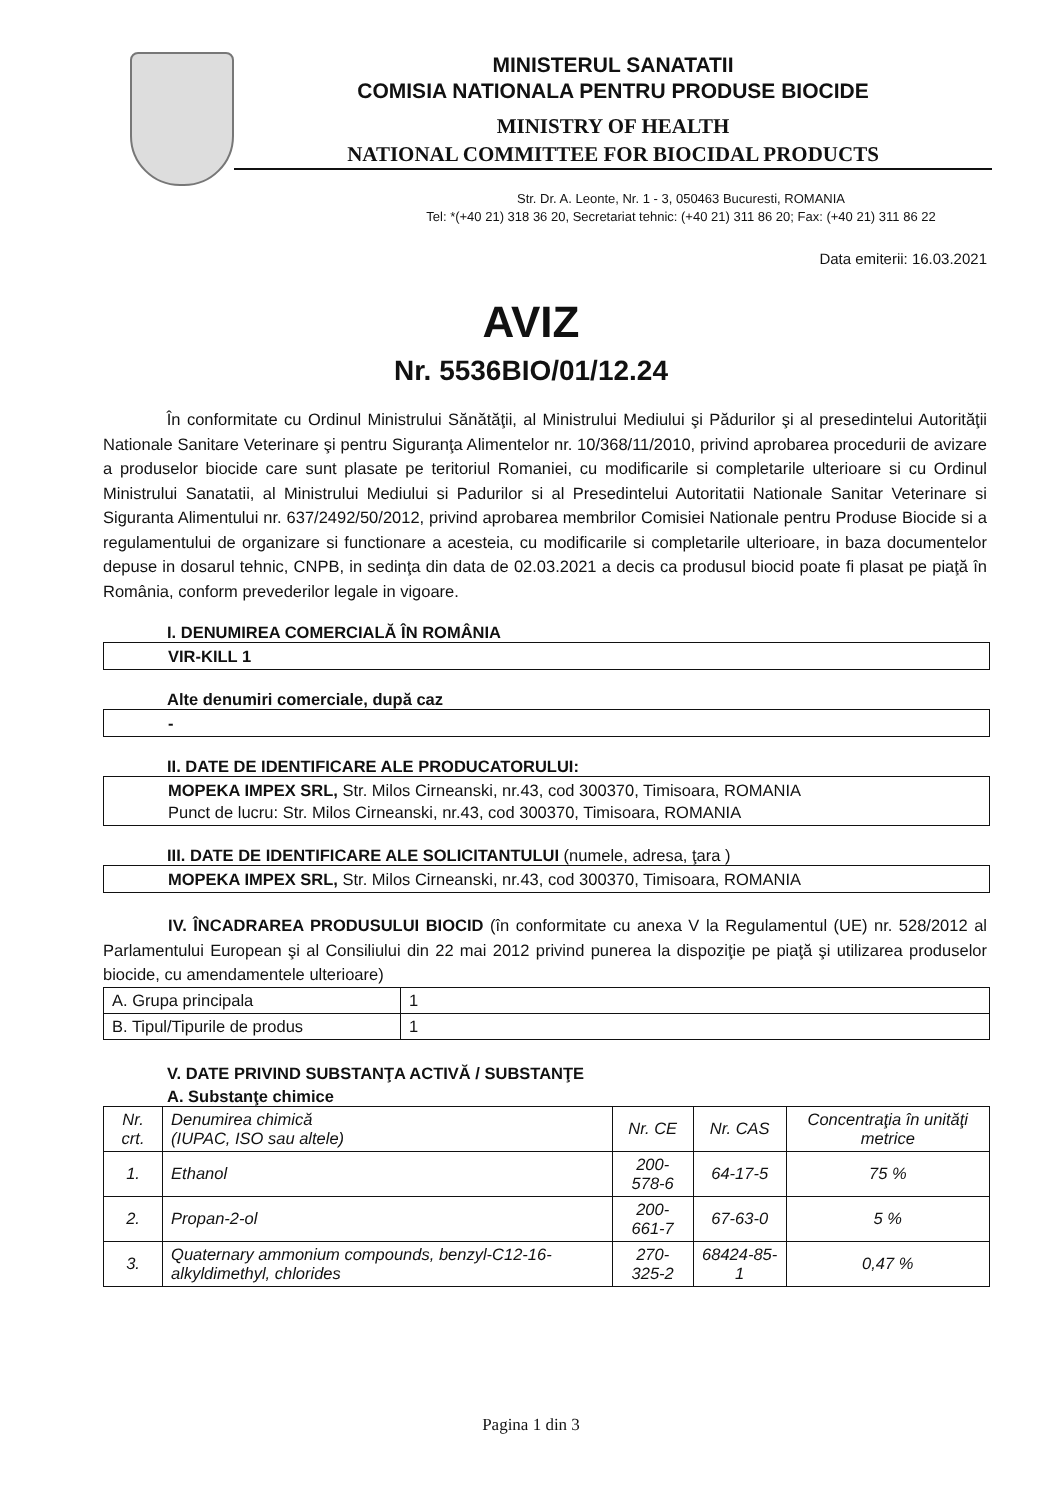MINISTERUL SANATATII
COMISIA NATIONALA PENTRU PRODUSE BIOCIDE
MINISTRY OF HEALTH
NATIONAL COMMITTEE FOR BIOCIDAL PRODUCTS
Str. Dr. A. Leonte, Nr. 1 - 3, 050463 Bucuresti, ROMANIA
Tel: *(+40 21) 318 36 20, Secretariat tehnic: (+40 21) 311 86 20; Fax: (+40 21) 311 86 22
Data emiterii: 16.03.2021
AVIZ
Nr. 5536BIO/01/12.24
În conformitate cu Ordinul Ministrului Sănătăţii, al Ministrului Mediului şi Pădurilor şi al presedintelui Autorităţii Nationale Sanitare Veterinare şi pentru Siguranţa Alimentelor nr. 10/368/11/2010, privind aprobarea procedurii de avizare a produselor biocide care sunt plasate pe teritoriul Romaniei, cu modificarile si completarile ulterioare si cu Ordinul Ministrului Sanatatii, al Ministrului Mediului si Padurilor si al Presedintelui Autoritatii Nationale Sanitar Veterinare si Siguranta Alimentului nr. 637/2492/50/2012, privind aprobarea membrilor Comisiei Nationale pentru Produse Biocide si a regulamentului de organizare si functionare a acesteia, cu modificarile si completarile ulterioare, in baza documentelor depuse in dosarul tehnic, CNPB, in sedinţa din data de 02.03.2021 a decis ca produsul biocid poate fi plasat pe piaţă în România, conform prevederilor legale in vigoare.
I. DENUMIREA COMERCIALĂ ÎN ROMÂNIA
VIR-KILL 1
Alte denumiri comerciale, după caz
-
II. DATE DE IDENTIFICARE ALE PRODUCATORULUI:
MOPEKA IMPEX SRL, Str. Milos Cirneanski, nr.43, cod 300370, Timisoara, ROMANIA
Punct de lucru: Str. Milos Cirneanski, nr.43, cod 300370, Timisoara, ROMANIA
III. DATE DE IDENTIFICARE ALE SOLICITANTULUI (numele, adresa, ţara )
MOPEKA IMPEX SRL, Str. Milos Cirneanski, nr.43, cod 300370, Timisoara, ROMANIA
IV. ÎNCADRAREA PRODUSULUI BIOCID (în conformitate cu anexa V la Regulamentul (UE) nr. 528/2012 al Parlamentului European şi al Consiliului din 22 mai 2012 privind punerea la dispoziţie pe piaţă şi utilizarea produselor biocide, cu amendamentele ulterioare)
| A. Grupa principala | 1 |
| B. Tipul/Tipurile de produs | 1 |
V. DATE PRIVIND SUBSTANŢA ACTIVĂ / SUBSTANŢE
A. Substanţe chimice
| Nr. crt. | Denumirea chimică (IUPAC, ISO sau altele) | Nr. CE | Nr. CAS | Concentraţia în unităţi metrice |
| --- | --- | --- | --- | --- |
| 1. | Ethanol | 200-578-6 | 64-17-5 | 75 % |
| 2. | Propan-2-ol | 200-661-7 | 67-63-0 | 5 % |
| 3. | Quaternary ammonium compounds, benzyl-C12-16-alkyldimethyl, chlorides | 270-325-2 | 68424-85-1 | 0,47 % |
Pagina 1 din 3